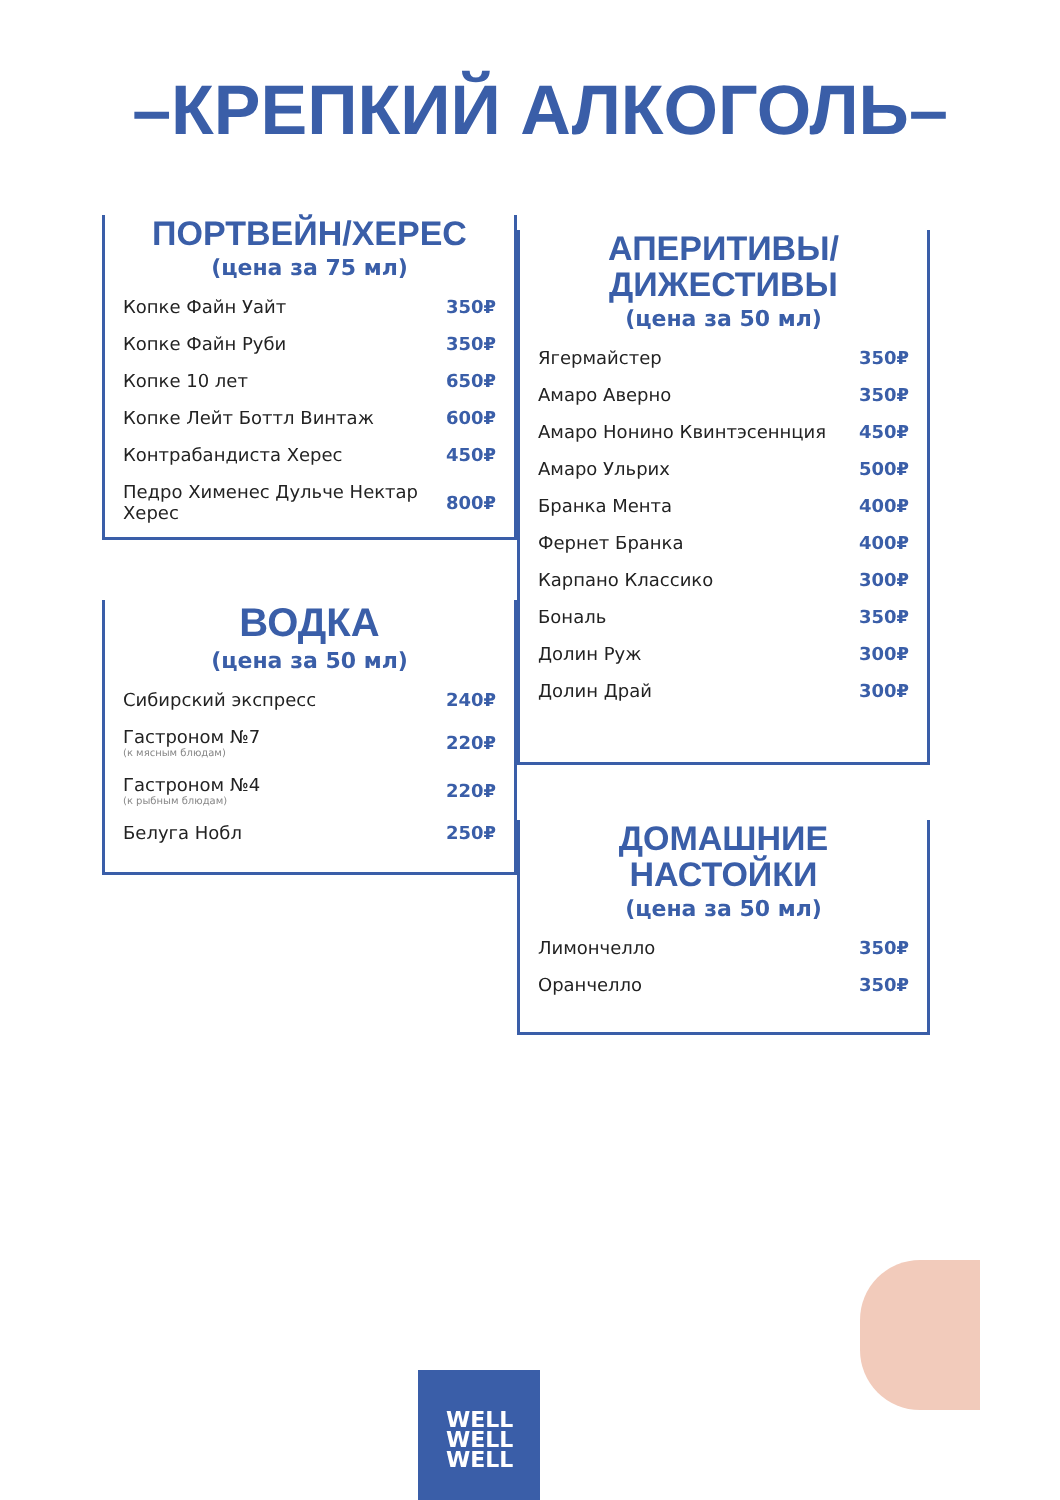–КРЕПКИЙ АЛКОГОЛЬ–
ПОРТВЕЙН/ХЕРЕС
(цена за 75 мл)
| Копке Файн Уайт | 350₽ |
| Копке Файн Руби | 350₽ |
| Копке 10 лет | 650₽ |
| Копке Лейт Боттл Винтаж | 600₽ |
| Контрабандиста Херес | 450₽ |
| Педро Хименес Дульче Нектар Херес | 800₽ |
ВОДКА
(цена за 50 мл)
| Сибирский экспресс | 240₽ |
| Гастроном №7 (к мясным блюдам) | 220₽ |
| Гастроном №4 (к рыбным блюдам) | 220₽ |
| Белуга Нобл | 250₽ |
АПЕРИТИВЫ/
ДИЖЕСТИВЫ
(цена за 50 мл)
| Ягермайстер | 350₽ |
| Амаро Аверно | 350₽ |
| Амаро Нонино Квинтэсеннция | 450₽ |
| Амаро Ульрих | 500₽ |
| Бранка Мента | 400₽ |
| Фернет Бранка | 400₽ |
| Карпано Классико | 300₽ |
| Бональ | 350₽ |
| Долин Руж | 300₽ |
| Долин Драй | 300₽ |
ДОМАШНИЕ
НАСТОЙКИ
(цена за 50 мл)
| Лимончелло | 350₽ |
| Оранчелло | 350₽ |
WELL
WELL
WELL